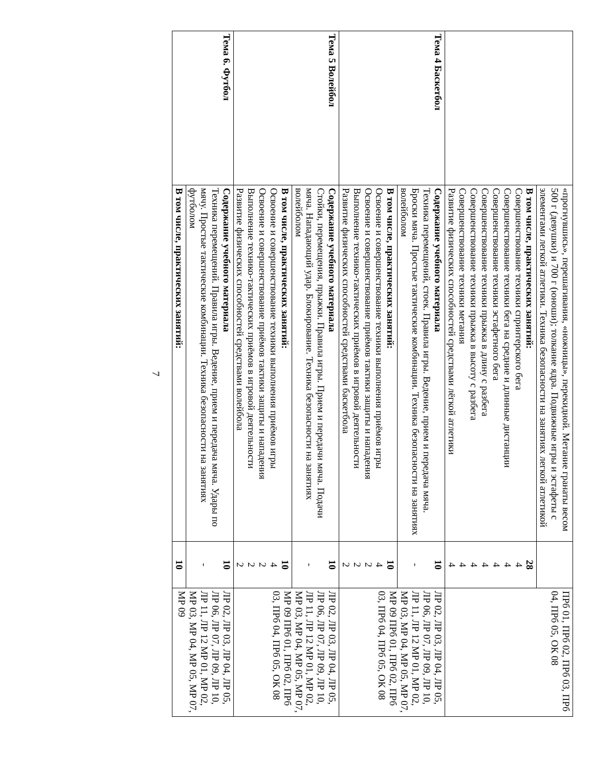| | «прогнувшись», перешагивания, «ножницы», перекидной. Метание гранаты весом 500 г (девушки) и 700 г (юноши); толкание ядра. Подвижные игры и эстафеты с элементами легкой атлетики. Техника безопасности на занятиях легкой атлетикой | | ПРб 01, ПРб 02, ПРб 03, ПРб 04, ПРб 05, ОК 08 |
| | В том числе, практических занятий: Совершенствование техники спринтерского бега Совершенствование техники бега на средние и длинные дистанции Совершенствование техники эстафетного бега Совершенствование техники прыжка в длину с разбега Совершенствование техники прыжка в высоту с разбега Совершенствование техники метания Развитие физических способностей средствами лёгкой атлетики | 28 4 4 4 4 4 4 4 | |
| Тема 4 Баскетбол | Содержание учебного материала Техника перемещений, стоек. Правила игры. Ведение, прием и передача мяча. Броски мяча. Простые тактические комбинации. Техника безопасности на занятиях волейболом | 10 - | ЛР 02, ЛР 03, ЛР 04, ЛР 05, ЛР 06, ЛР 07, ЛР 09, ЛР 10, ЛР 11, ЛР 12 МР 01, МР 02, МР 03, МР 04, МР 05, МР 07, МР 09 ПРб 01, ПРб 02, ПРб 03, ПРб 04, ПРб 05, ОК 08 |
| | В том числе, практических занятий: Освоение и совершенствование техники выполнения приёмов игры Освоение и совершенствование приёмов тактики защиты и нападения Выполнение технико-тактических приёмов в игровой деятельности Развитие физических способностей средствами баскетбола | 10 4 2 2 2 | |
| Тема 5 Волейбол | Содержание учебного материала Стойки, перемещения, прыжки. Правила игры. Прием и передачи мяча. Подачи мяча. Нападающий удар. Блокирование. Техника безопасности на занятиях волейболом | 10 - | ЛР 02, ЛР 03, ЛР 04, ЛР 05, ЛР 06, ЛР 07, ЛР 09, ЛР 10, ЛР 11, ЛР 12 МР 01, МР 02, МР 03, МР 04, МР 05, МР 07, МР 09 ПРб 01, ПРб 02, ПРб 03, ПРб 04, ПРб 05, ОК 08 |
| | В том числе, практических занятий: Освоение и совершенствование техники выполнения приёмов игры Освоение и совершенствование приёмов тактики защиты и нападения Выполнение технико-тактических приёмов в игровой деятельности Развитие физических способностей средствами волейбола | 10 4 2 2 2 | |
| Тема 6. Футбол | Содержание учебного материала Техника перемещений. Правила игры. Ведение, прием и передача мяча. Удары по мячу. Простые тактические комбинации. Техника безопасности на занятиях футболом | 10 - | ЛР 02, ЛР 03, ЛР 04, ЛР 05, ЛР 06, ЛР 07, ЛР 09, ЛР 10, ЛР 11, ЛР 12 МР 01, МР 02, МР 03, МР 04, МР 05, МР 07, МР 09 |
| | В том числе, практических занятий: | 10 | |
7